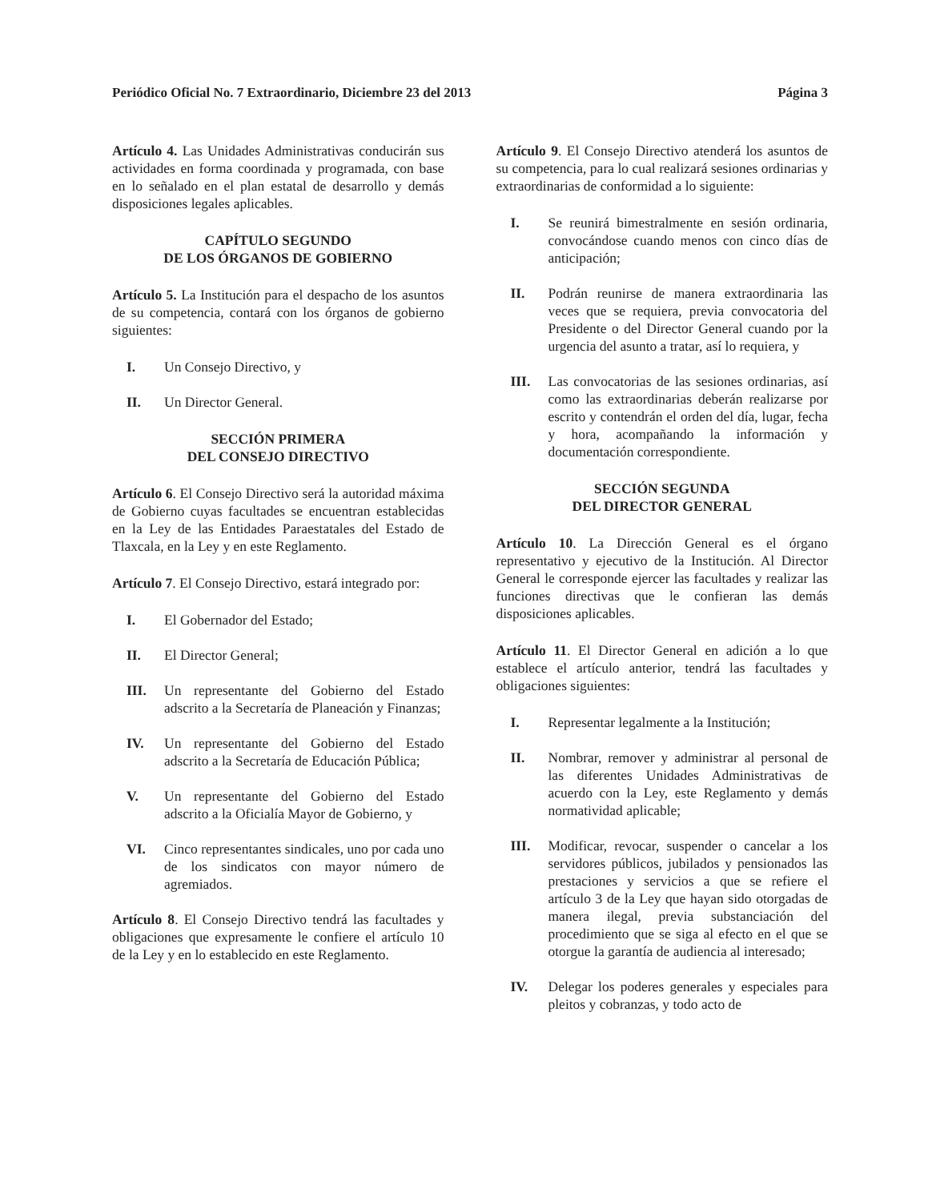Periódico Oficial No. 7 Extraordinario, Diciembre 23 del 2013 Página 3
Artículo 4. Las Unidades Administrativas conducirán sus actividades en forma coordinada y programada, con base en lo señalado en el plan estatal de desarrollo y demás disposiciones legales aplicables.
CAPÍTULO SEGUNDO
DE LOS ÓRGANOS DE GOBIERNO
Artículo 5. La Institución para el despacho de los asuntos de su competencia, contará con los órganos de gobierno siguientes:
I. Un Consejo Directivo, y
II. Un Director General.
SECCIÓN PRIMERA
DEL CONSEJO DIRECTIVO
Artículo 6. El Consejo Directivo será la autoridad máxima de Gobierno cuyas facultades se encuentran establecidas en la Ley de las Entidades Paraestatales del Estado de Tlaxcala, en la Ley y en este Reglamento.
Artículo 7. El Consejo Directivo, estará integrado por:
I. El Gobernador del Estado;
II. El Director General;
III. Un representante del Gobierno del Estado adscrito a la Secretaría de Planeación y Finanzas;
IV. Un representante del Gobierno del Estado adscrito a la Secretaría de Educación Pública;
V. Un representante del Gobierno del Estado adscrito a la Oficialía Mayor de Gobierno, y
VI. Cinco representantes sindicales, uno por cada uno de los sindicatos con mayor número de agremiados.
Artículo 8. El Consejo Directivo tendrá las facultades y obligaciones que expresamente le confiere el artículo 10 de la Ley y en lo establecido en este Reglamento.
Artículo 9. El Consejo Directivo atenderá los asuntos de su competencia, para lo cual realizará sesiones ordinarias y extraordinarias de conformidad a lo siguiente:
I. Se reunirá bimestralmente en sesión ordinaria, convocándose cuando menos con cinco días de anticipación;
II. Podrán reunirse de manera extraordinaria las veces que se requiera, previa convocatoria del Presidente o del Director General cuando por la urgencia del asunto a tratar, así lo requiera, y
III. Las convocatorias de las sesiones ordinarias, así como las extraordinarias deberán realizarse por escrito y contendrán el orden del día, lugar, fecha y hora, acompañando la información y documentación correspondiente.
SECCIÓN SEGUNDA
DEL DIRECTOR GENERAL
Artículo 10. La Dirección General es el órgano representativo y ejecutivo de la Institución. Al Director General le corresponde ejercer las facultades y realizar las funciones directivas que le confieran las demás disposiciones aplicables.
Artículo 11. El Director General en adición a lo que establece el artículo anterior, tendrá las facultades y obligaciones siguientes:
I. Representar legalmente a la Institución;
II. Nombrar, remover y administrar al personal de las diferentes Unidades Administrativas de acuerdo con la Ley, este Reglamento y demás normatividad aplicable;
III. Modificar, revocar, suspender o cancelar a los servidores públicos, jubilados y pensionados las prestaciones y servicios a que se refiere el artículo 3 de la Ley que hayan sido otorgadas de manera ilegal, previa substanciación del procedimiento que se siga al efecto en el que se otorgue la garantía de audiencia al interesado;
IV. Delegar los poderes generales y especiales para pleitos y cobranzas, y todo acto de